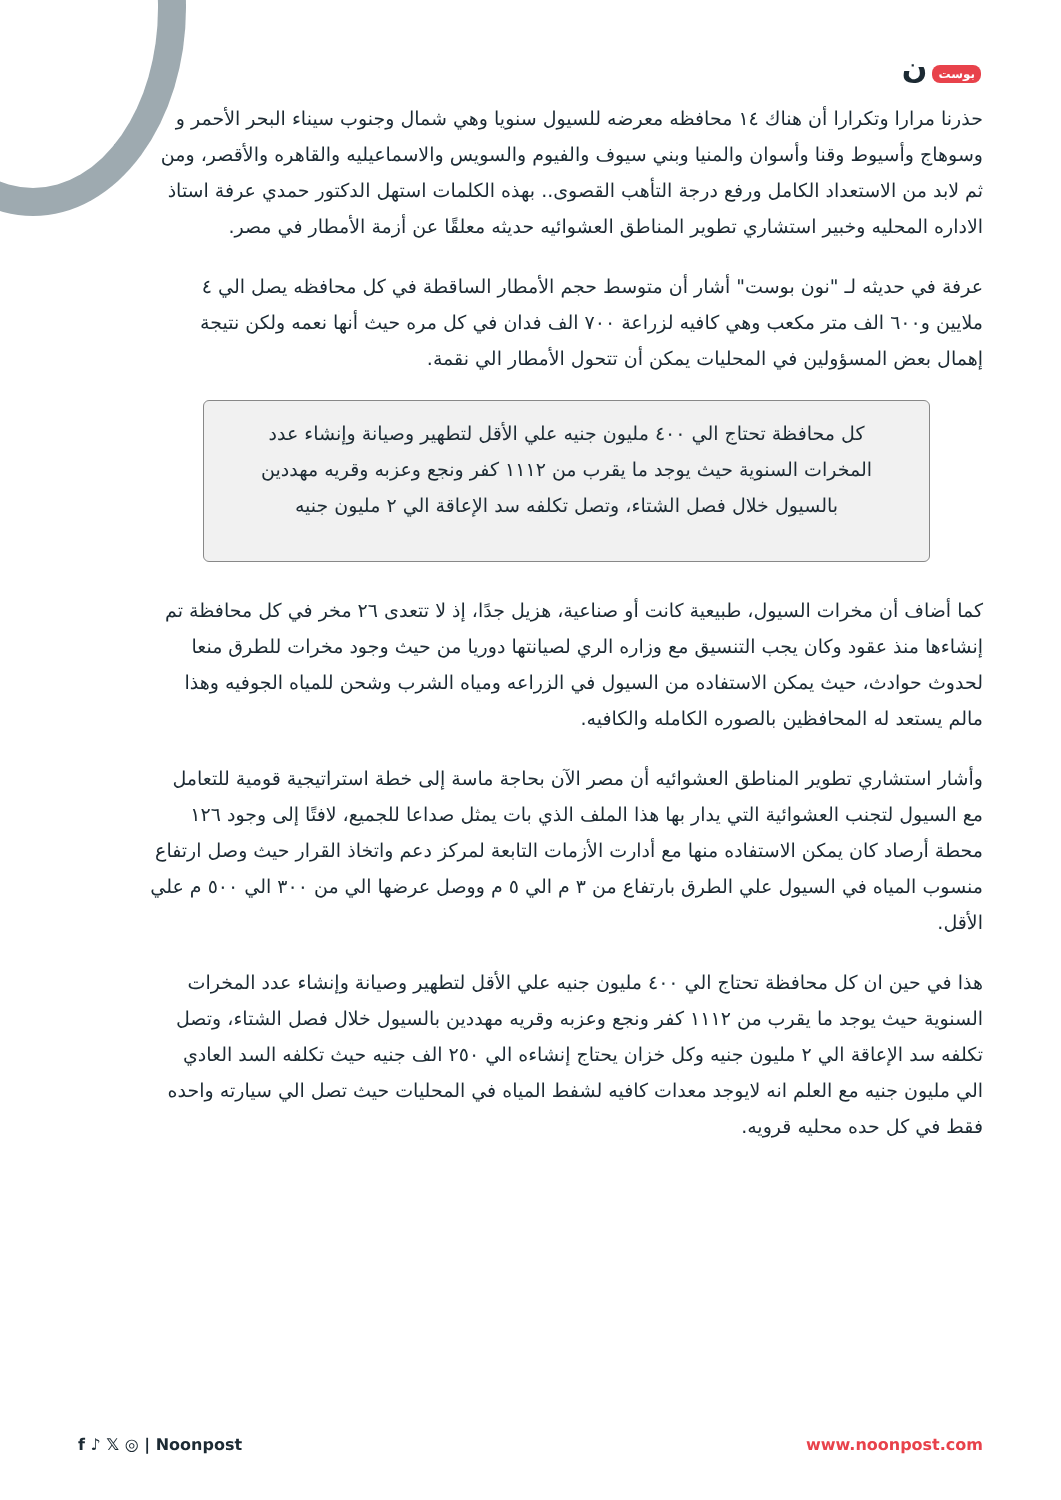بوست ن
حذرنا مرارا وتكرارا أن هناك ١٤ محافظه معرضه للسيول سنويا وهي شمال وجنوب سيناء البحر الأحمر و وسوهاج وأسيوط وقنا وأسوان والمنيا وبني سيوف والفيوم والسويس والاسماعيليه والقاهره والأقصر، ومن ثم لابد من الاستعداد الكامل ورفع درجة التأهب القصوى.. بهذه الكلمات استهل الدكتور حمدي عرفة استاذ الاداره المحليه وخبير استشاري تطوير المناطق العشوائيه حديثه معلقًا عن أزمة الأمطار في مصر.
عرفة في حديثه لـ "نون بوست" أشار أن متوسط حجم الأمطار الساقطة في كل محافظه يصل الي ٤ ملايين و٦٠٠ الف متر مكعب وهي كافيه لزراعة ٧٠٠ الف فدان في كل مره حيث أنها نعمه ولكن نتيجة إهمال بعض المسؤولين في المحليات يمكن أن تتحول الأمطار الي نقمة.
كل محافظة تحتاج الي ٤٠٠ مليون جنيه علي الأقل لتطهير وصيانة وإنشاء عدد المخرات السنوية حيث يوجد ما يقرب من ١١١٢ كفر ونجع وعزبه وقريه مهددين بالسيول خلال فصل الشتاء، وتصل تكلفه سد الإعاقة الي ٢ مليون جنيه
كما أضاف أن مخرات السيول، طبيعية كانت أو صناعية، هزيل جدًا، إذ لا تتعدى ٢٦ مخر في كل محافظة تم إنشاءها منذ عقود وكان يجب التنسيق مع وزاره الري لصيانتها دوريا من حيث وجود مخرات للطرق منعا لحدوث حوادث، حيث يمكن الاستفاده من السيول في الزراعه ومياه الشرب وشحن للمياه الجوفيه وهذا مالم يستعد له المحافظين بالصوره الكامله والكافيه.
وأشار استشاري تطوير المناطق العشوائيه أن مصر الآن بحاجة ماسة إلى خطة استراتيجية قومية للتعامل مع السيول لتجنب العشوائية التي يدار بها هذا الملف الذي بات يمثل صداعا للجميع، لافتًا إلى وجود ١٢٦ محطة أرصاد كان يمكن الاستفاده منها مع أدارت الأزمات التابعة لمركز دعم واتخاذ القرار حيث وصل ارتفاع منسوب المياه في السيول علي الطرق بارتفاع من ٣ م الي ٥ م ووصل عرضها الي من ٣٠٠ الي ٥٠٠ م علي الأقل.
هذا في حين ان كل محافظة تحتاج الي ٤٠٠ مليون جنيه علي الأقل لتطهير وصيانة وإنشاء عدد المخرات السنوية حيث يوجد ما يقرب من ١١١٢ كفر ونجع وعزبه وقريه مهددين بالسيول خلال فصل الشتاء، وتصل تكلفه سد الإعاقة الي ٢ مليون جنيه وكل خزان يحتاج إنشاءه الي ٢٥٠ الف جنيه حيث تكلفه السد العادي الي مليون جنيه مع العلم انه لايوجد معدات كافيه لشفط المياه في المحليات حيث تصل الي سيارته واحده فقط في كل حده محليه قرويه.
f ♪ 𝕏 ◎ | Noonpost www.noonpost.com